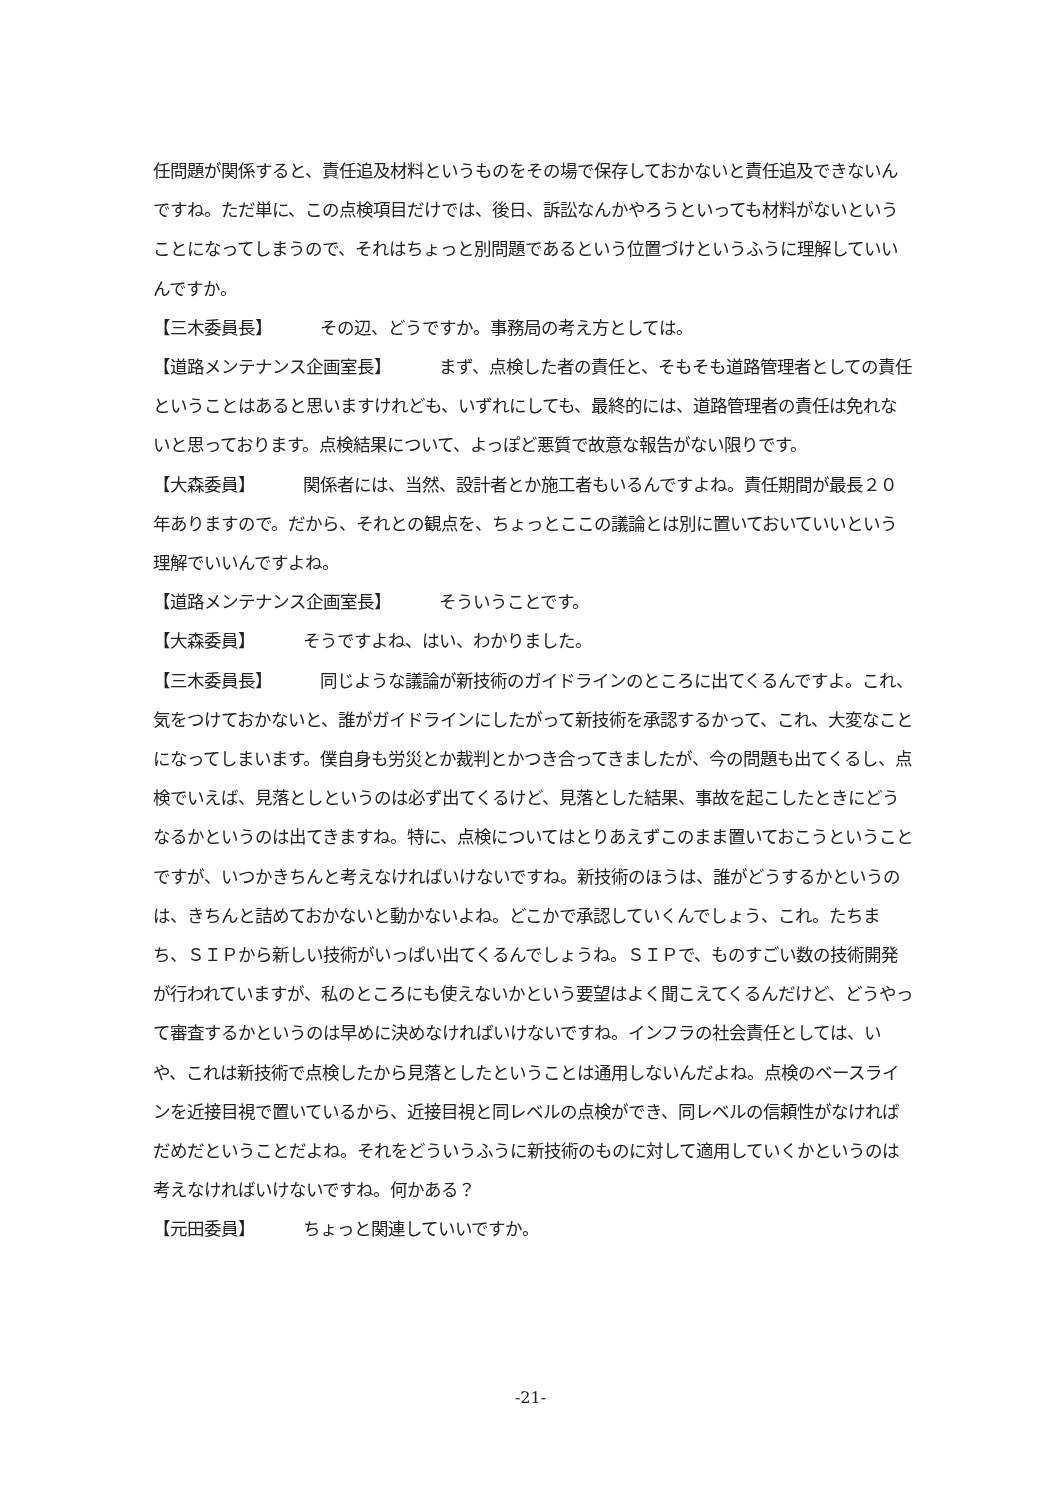任問題が関係すると、責任追及材料というものをその場で保存しておかないと責任追及できないんですね。ただ単に、この点検項目だけでは、後日、訴訟なんかやろうといっても材料がないということになってしまうので、それはちょっと別問題であるという位置づけというふうに理解していいんですか。
【三木委員長】 その辺、どうですか。事務局の考え方としては。
【道路メンテナンス企画室長】 まず、点検した者の責任と、そもそも道路管理者としての責任ということはあると思いますけれども、いずれにしても、最終的には、道路管理者の責任は免れないと思っております。点検結果について、よっぽど悪質で故意な報告がない限りです。
【大森委員】 関係者には、当然、設計者とか施工者もいるんですよね。責任期間が最長２０年ありますので。だから、それとの観点を、ちょっとここの議論とは別に置いておいていいという理解でいいんですよね。
【道路メンテナンス企画室長】 そういうことです。
【大森委員】 そうですよね、はい、わかりました。
【三木委員長】 同じような議論が新技術のガイドラインのところに出てくるんですよ。これ、気をつけておかないと、誰がガイドラインにしたがって新技術を承認するかって、これ、大変なことになってしまいます。僕自身も労災とか裁判とかつき合ってきましたが、今の問題も出てくるし、点検でいえば、見落としというのは必ず出てくるけど、見落とした結果、事故を起こしたときにどうなるかというのは出てきますね。特に、点検についてはとりあえずこのまま置いておこうということですが、いつかきちんと考えなければいけないですね。新技術のほうは、誰がどうするかというのは、きちんと詰めておかないと動かないよね。どこかで承認していくんでしょう、これ。たちまち、ＳＩＰから新しい技術がいっぱい出てくるんでしょうね。ＳＩＰで、ものすごい数の技術開発が行われていますが、私のところにも使えないかという要望はよく聞こえてくるんだけど、どうやって審査するかというのは早めに決めなければいけないですね。インフラの社会責任としては、いや、これは新技術で点検したから見落としたということは通用しないんだよね。点検のベースラインを近接目視で置いているから、近接目視と同レベルの点検ができ、同レベルの信頼性がなければだめだということだよね。それをどういうふうに新技術のものに対して適用していくかというのは考えなければいけないですね。何かある？
【元田委員】 ちょっと関連していいですか。
-21-